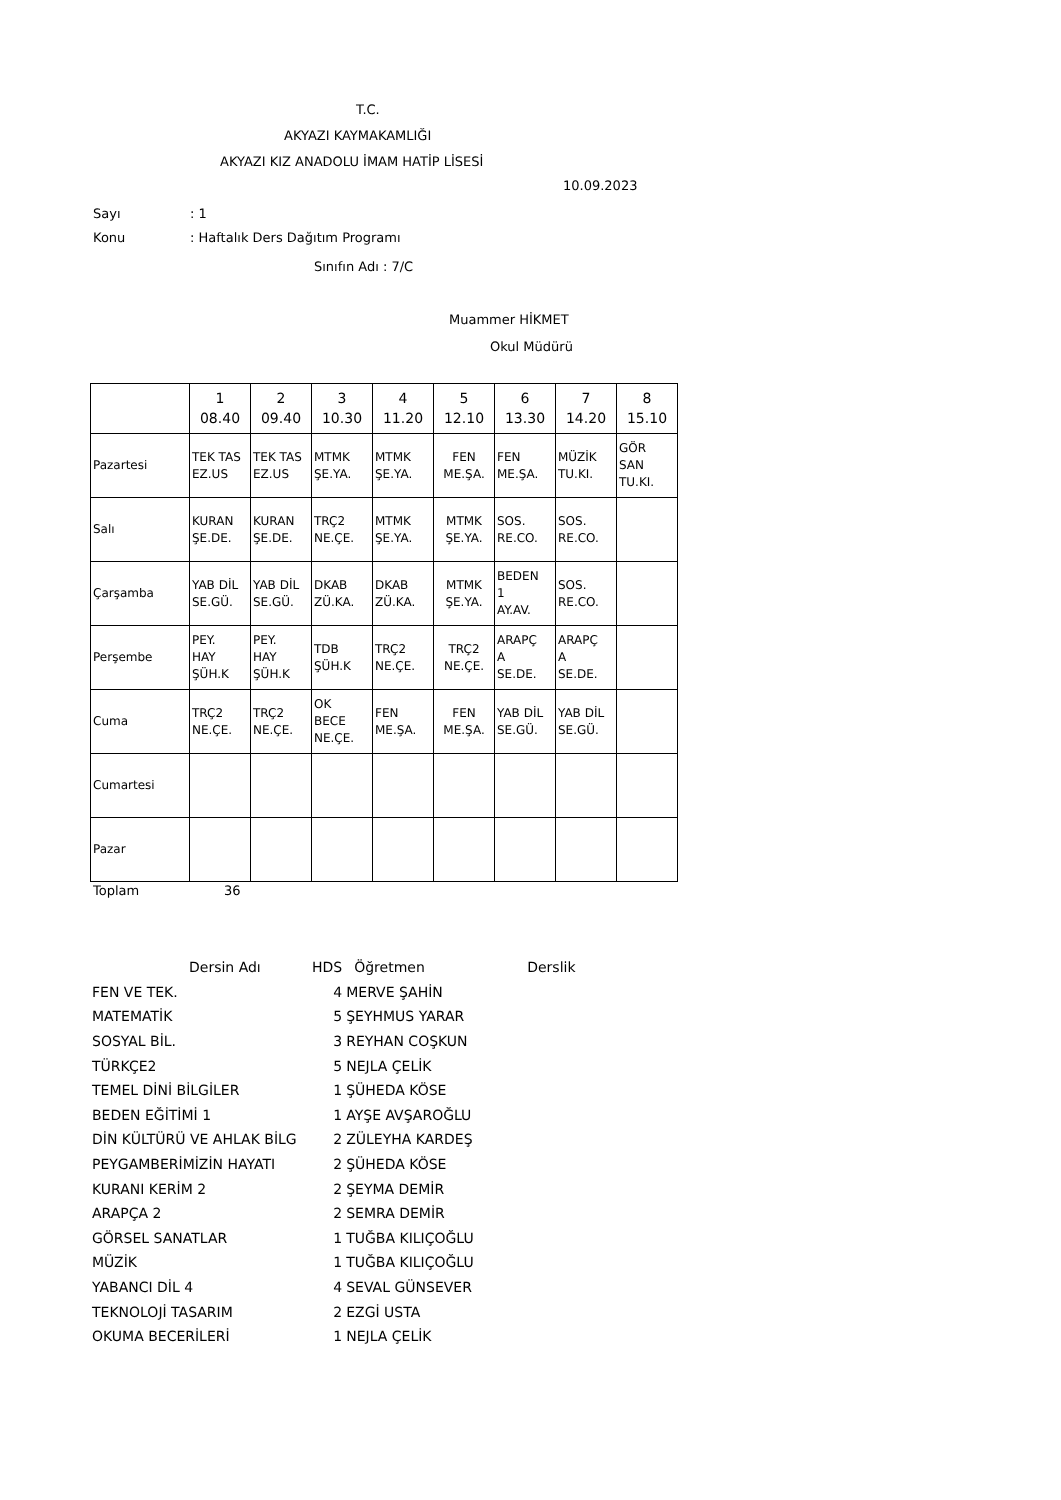T.C.
AKYAZI KAYMAKAMLIĞI
AKYAZI KIZ ANADOLU İMAM HATİP LİSESİ
10.09.2023
Sayı: 1
Konu: Haftalık Ders Dağıtım Programı
Sınıfın Adı : 7/C
Muammer HİKMET
Okul Müdürü
| | 1 08.40 | 2 09.40 | 3 10.30 | 4 11.20 | 5 12.10 | 6 13.30 | 7 14.20 | 8 15.10 |
| Pazartesi | TEK TAS EZ.US | TEK TAS EZ.US | MTMK ŞE.YA. | MTMK ŞE.YA. | FEN ME.ŞA. | FEN ME.ŞA. | MÜZİK TU.KI. | GÖR SAN TU.KI. |
| Salı | KURAN ŞE.DE. | KURAN ŞE.DE. | TRÇ2 NE.ÇE. | MTMK ŞE.YA. | MTMK ŞE.YA. | SOS. RE.CO. | SOS. RE.CO. | |
| Çarşamba | YAB DİL SE.GÜ. | YAB DİL SE.GÜ. | DKAB ZÜ.KA. | DKAB ZÜ.KA. | MTMK ŞE.YA. | BEDEN 1 AY.AV. | SOS. RE.CO. | |
| Perşembe | PEY. HAY ŞÜH.K | PEY. HAY ŞÜH.K | TDB ŞÜH.K | TRÇ2 NE.ÇE. | TRÇ2 NE.ÇE. | ARAPÇ A SE.DE. | ARAPÇ A SE.DE. | |
| Cuma | TRÇ2 NE.ÇE. | TRÇ2 NE.ÇE. | OK BECE NE.ÇE. | FEN ME.ŞA. | FEN ME.ŞA. | YAB DİL SE.GÜ. | YAB DİL SE.GÜ. | |
| Cumartesi | | | | | | | | |
| Pazar | | | | | | | | |
Toplam 36
| Dersin Adı | HDS | Öğretmen | Derslik |
| FEN VE TEK. | 4 | MERVE ŞAHİN | |
| MATEMATİK | 5 | ŞEYHMUS YARAR | |
| SOSYAL BİL. | 3 | REYHAN COŞKUN | |
| TÜRKÇE2 | 5 | NEJLA ÇELİK | |
| TEMEL DİNİ BİLGİLER | 1 | ŞÜHEDA KÖSE | |
| BEDEN EĞİTİMİ 1 | 1 | AYŞE AVŞAROĞLU | |
| DİN KÜLTÜRÜ VE AHLAK BİLG | 2 | ZÜLEYHA KARDEŞ | |
| PEYGAMBERİMİZİN HAYATI | 2 | ŞÜHEDA KÖSE | |
| KURANI KERİM 2 | 2 | ŞEYMA DEMİR | |
| ARAPÇA 2 | 2 | SEMRA DEMİR | |
| GÖRSEL SANATLAR | 1 | TUĞBA KILIÇOĞLU | |
| MÜZİK | 1 | TUĞBA KILIÇOĞLU | |
| YABANCI DİL 4 | 4 | SEVAL GÜNSEVER | |
| TEKNOLOJİ TASARIM | 2 | EZGİ USTA | |
| OKUMA BECERİLERİ | 1 | NEJLA ÇELİK | |